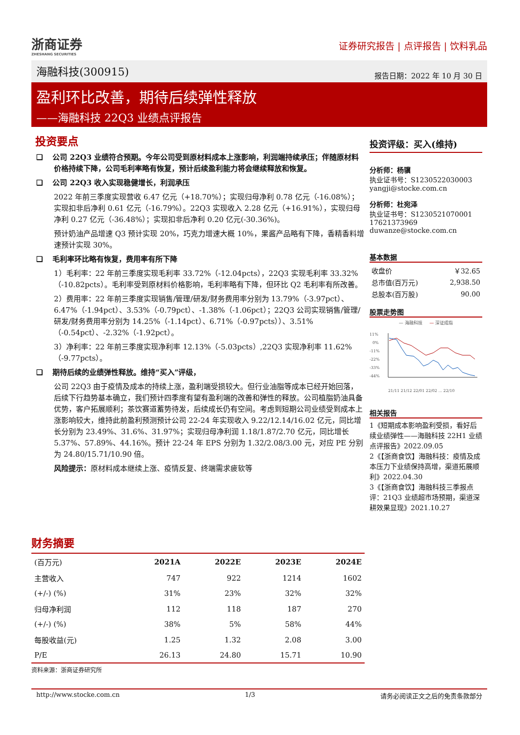浙商证券
ZHESHANG SECURITIES
证券研究报告 | 点评报告 | 饮料乳品
海融科技(300915) 报告日期：2022 年 10 月 30 日
盈利环比改善，期待后续弹性释放
——海融科技 22Q3 业绩点评报告
投资要点
❑ 　公司 22Q3 业绩符合预期。今年公司受到原材料成本上涨影响，利润端持续承压；伴随原材料价格持续下降，公司毛利率略有恢复，预计后续盈利能力将会继续释放和恢复。
❑ 　公司 22Q3 收入实现稳健增长，利润承压
2022 年前三季度实现营收 6.47 亿元（+18.70%）；实现归母净利 0.78 亿元（-16.08%）；实现扣非后净利 0.61 亿元（-16.79%）。22Q3 实现收入 2.28 亿元（+16.91%），实现归母净利 0.27 亿元（-36.48%）；实现扣非后净利 0.20 亿元(-30.36%)。
预计奶油产品增速 Q3 预计实现 20%，巧克力增速大概 10%，果酱产品略有下降，香精香料增速预计实现 30%。
❑ 　毛利率环比略有恢复，费用率有所下降
1）毛利率：22 年前三季度实现毛利率 33.72%（-12.04pcts），22Q3 实现毛利率 33.32%（-10.82pcts）。毛利率受到原材料价格影响，毛利率略有下降，但环比 Q2 毛利率有所改善。
2）费用率：22 年前三季度实现销售/管理/研发/财务费用率分别为 13.79%（-3.97pct）、6.47%（-1.94pct）、3.53%（-0.79pct）、-1.38%（-1.06pct）；22Q3 公司实现销售/管理/研发/财务费用率分别为 14.25%（-1.14pct）、6.71%（-0.97pcts））、3.51%（-0.54pct）、-2.32%（-1.92pct）。
3）净利率：22 年前三季度实现净利率 12.13%（-5.03pcts）,22Q3 实现净利率 11.62%（-9.77pcts）。
❑ 　期待后续的业绩弹性释放。维持“买入”评级，
公司 22Q3 由于疫情及成本的持续上涨，盈利端受损较大。但行业油脂等成本已经开始回落，后续下行趋势基本确立，我们预计四季度有望有盈利端的改善和弹性的释放。公司植脂奶油具备优势，客户拓展顺利；茶饮赛道蓄势待发，后续成长仍有空间。考虑到短期公司业绩受到成本上涨影响较大，维持此前盈利预测预计公司 22-24 年实现收入 9.22/12.14/16.02 亿元，同比增长分别为 23.49%、31.6%、31.97%；实现归母净利润 1.18/1.87/2.70 亿元，同比增长 5.37%、57.89%、44.16%。预计 22-24 年 EPS 分别为 1.32/2.08/3.00 元，对应 PE 分别为 24.80/15.71/10.90 倍。
风险提示：原材料成本继续上涨、疫情反复、终端需求疲软等
投资评级：买入(维持)
分析师：杨骥
执业证书号：S1230522030003
yangji@stocke.com.cn
分析师：杜宛泽
执业证书号：S1230521070001
17621373969
duwanze@stocke.com.cn
基本数据
| 收盘价 | ￥32.65 |
| 总市值(百万元) | 2,938.50 |
| 总股本(百万股) | 90.00 |
股票走势图
— 海融科技 　 — 深证成指
11%
0%
-11%
-22%
-33%
-44%
21/11 21/12 22/01 22/02 ... 22/10
相关报告
1《短期成本影响盈利受损，看好后续业绩弹性——海融科技 22H1 业绩点评报告》2022.09.05
2《【浙商食饮】海融科技：疫情及成本压力下业绩保持高增，渠道拓展顺利》2022.04.30
3《【浙商食饮】海融科技三季报点评：21Q3 业绩超市场预期，渠道深耕效果显现》2021.10.27
财务摘要
| (百万元) | 2021A | 2022E | 2023E | 2024E |
| --- | --- | --- | --- | --- |
| 主营收入 | 747 | 922 | 1214 | 1602 |
| (+/-) (%) | 31% | 23% | 32% | 32% |
| 归母净利润 | 112 | 118 | 187 | 270 |
| (+/-) (%) | 38% | 5% | 58% | 44% |
| 每股收益(元) | 1.25 | 1.32 | 2.08 | 3.00 |
| P/E | 26.13 | 24.80 | 15.71 | 10.90 |
资料来源：浙商证券研究所
http://www.stocke.com.cn 1/3 请务必阅读正文之后的免责条款部分